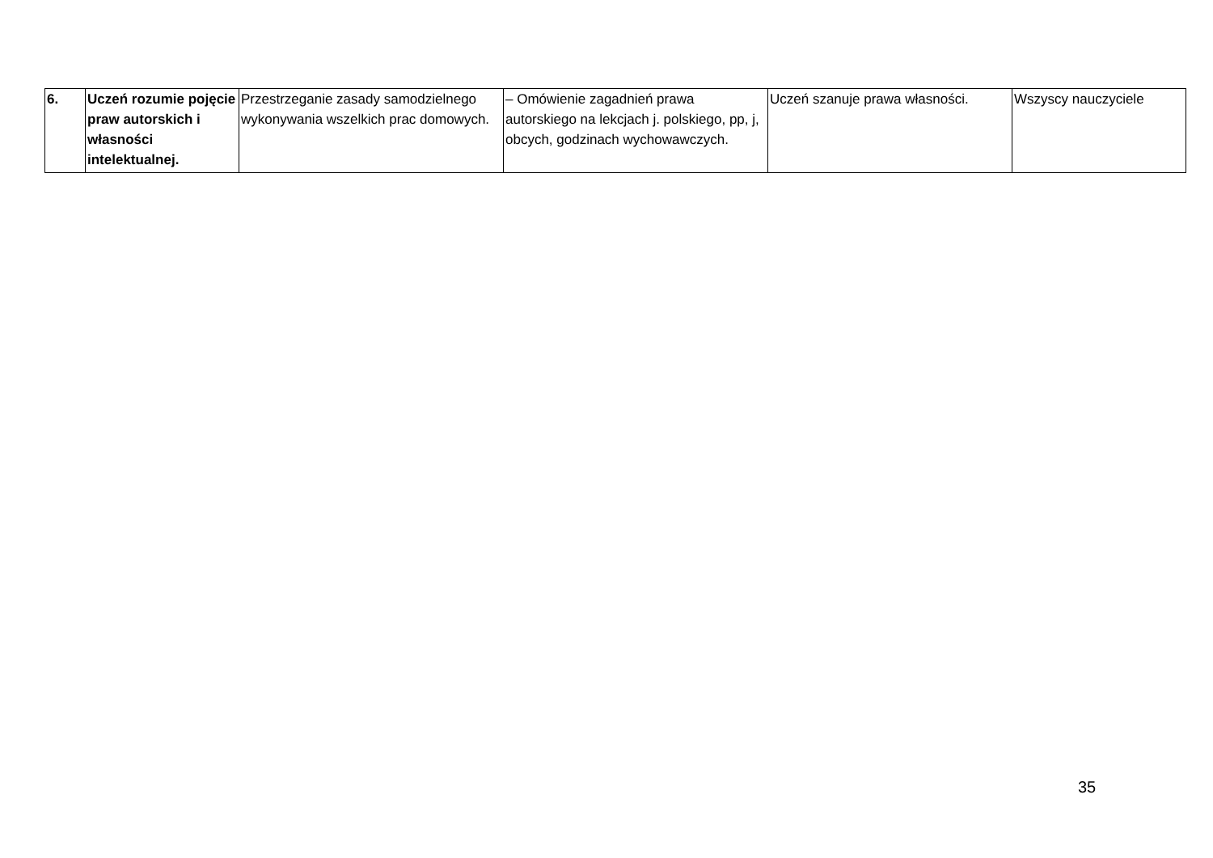| 6. | Uczeń rozumie pojęcie praw autorskich i własności intelektualnej. | Przestrzeganie zasady samodzielnego wykonywania wszelkich prac domowych. | – Omówienie zagadnień prawa autorskiego na lekcjach j. polskiego, pp, j, obcych, godzinach wychowawczych. | Uczeń szanuje prawa własności. | Wszyscy nauczyciele |
35